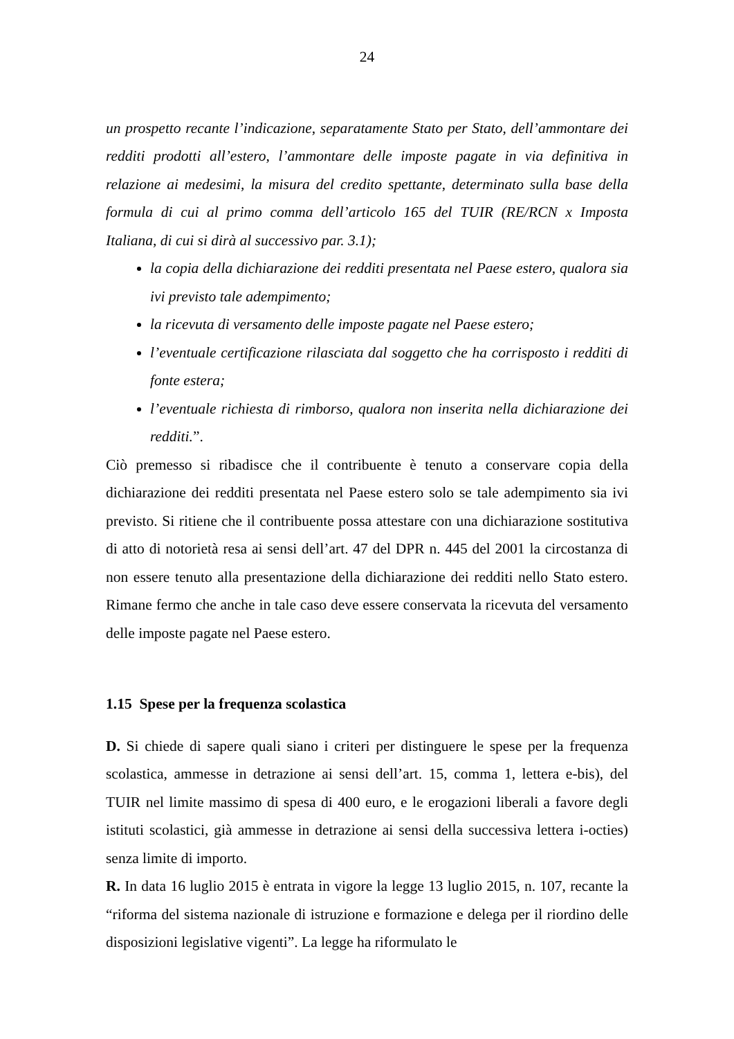24
un prospetto recante l’indicazione, separatamente Stato per Stato, dell’ammontare dei redditi prodotti all’estero, l’ammontare delle imposte pagate in via definitiva in relazione ai medesimi, la misura del credito spettante, determinato sulla base della formula di cui al primo comma dell’articolo 165 del TUIR (RE/RCN x Imposta Italiana, di cui si dirà al successivo par. 3.1);
la copia della dichiarazione dei redditi presentata nel Paese estero, qualora sia ivi previsto tale adempimento;
la ricevuta di versamento delle imposte pagate nel Paese estero;
l’eventuale certificazione rilasciata dal soggetto che ha corrisposto i redditi di fonte estera;
l’eventuale richiesta di rimborso, qualora non inserita nella dichiarazione dei redditi.”.
Ciò premesso si ribadisce che il contribuente è tenuto a conservare copia della dichiarazione dei redditi presentata nel Paese estero solo se tale adempimento sia ivi previsto. Si ritiene che il contribuente possa attestare con una dichiarazione sostitutiva di atto di notorietà resa ai sensi dell’art. 47 del DPR n. 445 del 2001 la circostanza di non essere tenuto alla presentazione della dichiarazione dei redditi nello Stato estero. Rimane fermo che anche in tale caso deve essere conservata la ricevuta del versamento delle imposte pagate nel Paese estero.
1.15 Spese per la frequenza scolastica
D. Si chiede di sapere quali siano i criteri per distinguere le spese per la frequenza scolastica, ammesse in detrazione ai sensi dell’art. 15, comma 1, lettera e-bis), del TUIR nel limite massimo di spesa di 400 euro, e le erogazioni liberali a favore degli istituti scolastici, già ammesse in detrazione ai sensi della successiva lettera i-octies) senza limite di importo.
R. In data 16 luglio 2015 è entrata in vigore la legge 13 luglio 2015, n. 107, recante la “riforma del sistema nazionale di istruzione e formazione e delega per il riordino delle disposizioni legislative vigenti”. La legge ha riformulato le